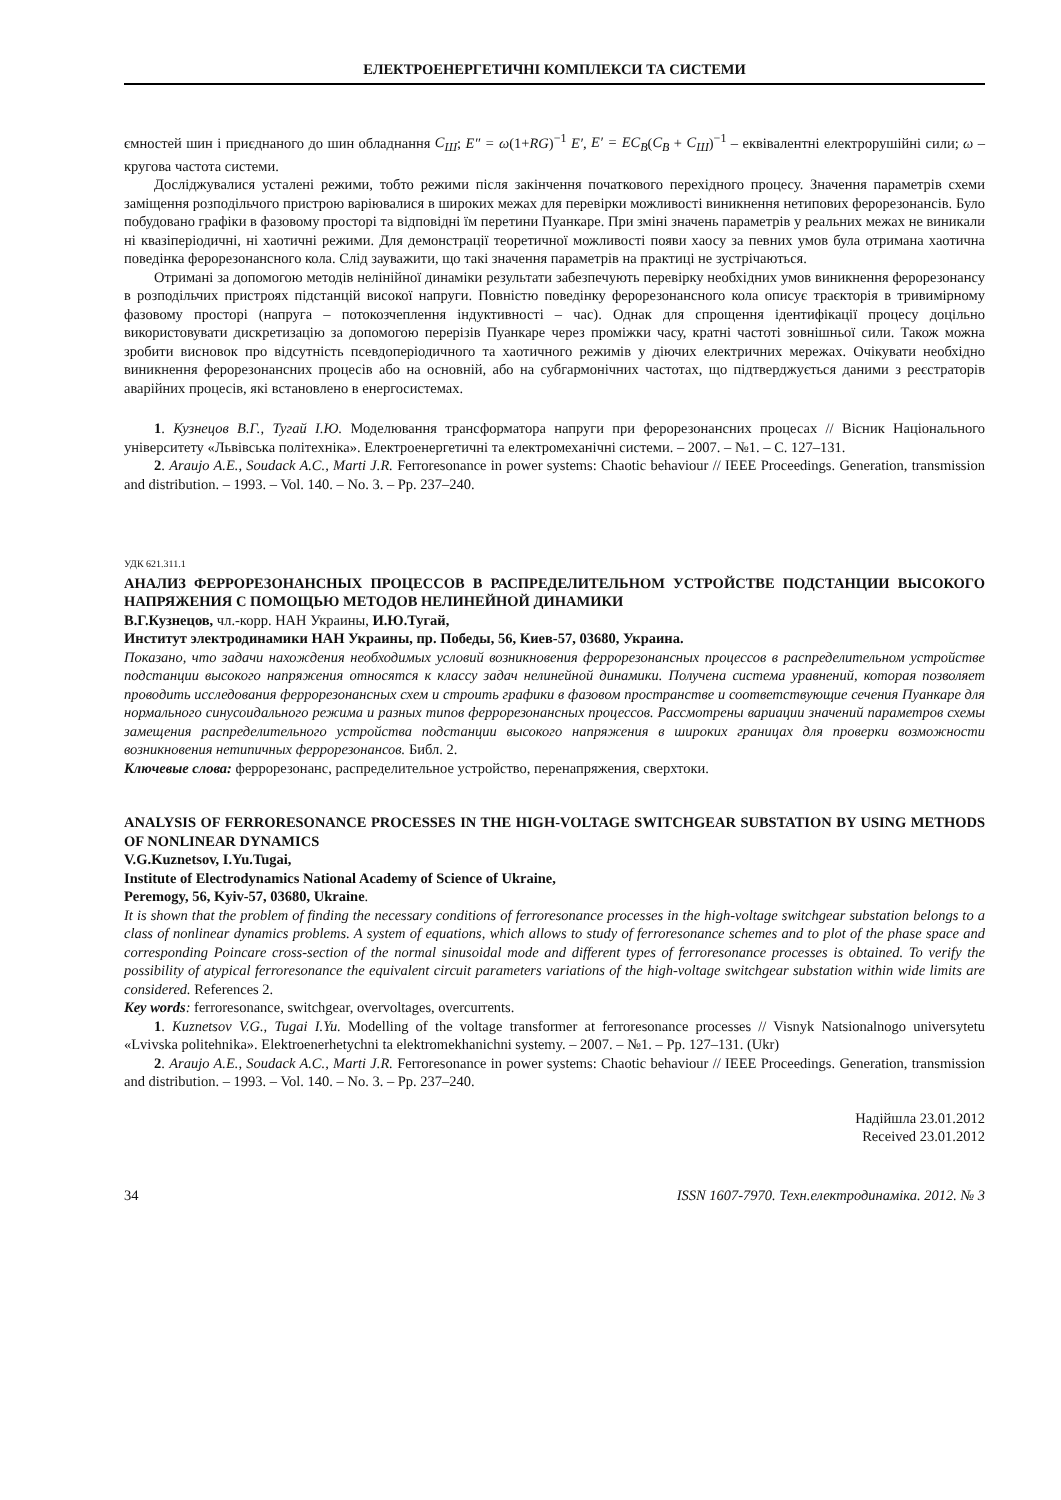ЕЛЕКТРОЕНЕРГЕТИЧНІ КОМПЛЕКСИ ТА СИСТЕМИ
ємностей шин і приєднаного до шин обладнання C<sub>Ш</sub>; E″ = ω(1+RG)<sup>−1</sup> E′, E′ = EC<sub>B</sub>(C<sub>B</sub> + C<sub>Ш</sub>)<sup>−1</sup> – еквівалентні електрорушійні сили; ω – кругова частота системи.
Досліджувалися усталені режими, тобто режими після закінчення початкового перехідного процесу. Значення параметрів схеми заміщення розподільчого пристрою варіювалися в широких межах для перевірки можливості виникнення нетипових ферорезонансів. Було побудовано графіки в фазовому просторі та відповідні їм перетини Пуанкаре. При зміні значень параметрів у реальних межах не виникали ні квазіперіодичні, ні хаотичні режими. Для демонстрації теоретичної можливості появи хаосу за певних умов була отримана хаотична поведінка ферорезонансного кола. Слід зауважити, що такі значення параметрів на практиці не зустрічаються.
Отримані за допомогою методів нелінійної динаміки результати забезпечують перевірку необхідних умов виникнення ферорезонансу в розподільчих пристроях підстанцій високої напруги. Повністю поведінку ферорезонансного кола описує траєкторія в тривимірному фазовому просторі (напруга – потокозчеплення індуктивності – час). Однак для спрощення ідентифікації процесу доцільно використовувати дискретизацію за допомогою перерізів Пуанкаре через проміжки часу, кратні частоті зовнішньої сили. Також можна зробити висновок про відсутність псевдоперіодичного та хаотичного режимів у діючих електричних мережах. Очікувати необхідно виникнення ферорезонансних процесів або на основній, або на субгармонічних частотах, що підтверджується даними з реєстраторів аварійних процесів, які встановлено в енергосистемах.
1. Кузнецов В.Г., Тугай І.Ю. Моделювання трансформатора напруги при ферорезонансних процесах // Вісник Національного університету «Львівська політехніка». Електроенергетичні та електромеханічні системи. – 2007. – №1. – С. 127–131.
2. Araujo A.E., Soudack A.C., Marti J.R. Ferroresonance in power systems: Chaotic behaviour // IEEE Proceedings. Generation, transmission and distribution. – 1993. – Vol. 140. – No. 3. – Pp. 237–240.
УДК 621.311.1
АНАЛИЗ ФЕРРОРЕЗОНАНСНЫХ ПРОЦЕССОВ В РАСПРЕДЕЛИТЕЛЬНОМ УСТРОЙСТВЕ ПОДСТАНЦИИ ВЫСОКОГО НАПРЯЖЕНИЯ С ПОМОЩЬЮ МЕТОДОВ НЕЛИНЕЙНОЙ ДИНАМИКИ
В.Г.Кузнецов, чл.-корр. НАН Украины, И.Ю.Тугай,
Институт электродинамики НАН Украины, пр. Победы, 56, Киев-57, 03680, Украина.
Показано, что задачи нахождения необходимых условий возникновения феррорезонансных процессов в распределительном устройстве подстанции высокого напряжения относятся к классу задач нелинейной динамики. Получена система уравнений, которая позволяет проводить исследования феррорезонансных схем и строить графики в фазовом пространстве и соответствующие сечения Пуанкаре для нормального синусоидального режима и разных типов феррорезонансных процессов. Рассмотрены вариации значений параметров схемы замещения распределительного устройства подстанции высокого напряжения в широких границах для проверки возможности возникновения нетипичных феррорезонансов. Библ. 2.
Ключевые слова: феррорезонанс, распределительное устройство, перенапряжения, сверхтоки.
ANALYSIS OF FERRORESONANCE PROCESSES IN THE HIGH-VOLTAGE SWITCHGEAR SUBSTATION BY USING METHODS OF NONLINEAR DYNAMICS
V.G.Kuznetsov, I.Yu.Tugai,
Institute of Electrodynamics National Academy of Science of Ukraine,
Peremogy, 56, Kyiv-57, 03680, Ukraine.
It is shown that the problem of finding the necessary conditions of ferroresonance processes in the high-voltage switchgear substation belongs to a class of nonlinear dynamics problems. A system of equations, which allows to study of ferroresonance schemes and to plot of the phase space and corresponding Poincare cross-section of the normal sinusoidal mode and different types of ferroresonance processes is obtained. To verify the possibility of atypical ferroresonance the equivalent circuit parameters variations of the high-voltage switchgear substation within wide limits are considered. References 2.
Key words: ferroresonance, switchgear, overvoltages, overcurrents.
1. Kuznetsov V.G., Tugai I.Yu. Modelling of the voltage transformer at ferroresonance processes // Visnyk Natsionalnogo universytetu «Lvivska politehnika». Elektroenerhetychni ta elektromekhanichni systemy. – 2007. – №1. – Pp. 127–131. (Ukr)
2. Araujo A.E., Soudack A.C., Marti J.R. Ferroresonance in power systems: Chaotic behaviour // IEEE Proceedings. Generation, transmission and distribution. – 1993. – Vol. 140. – No. 3. – Pp. 237–240.
Надійшла 23.01.2012
Received 23.01.2012
34 ISSN 1607-7970. Техн.електродинаміка. 2012. № 3